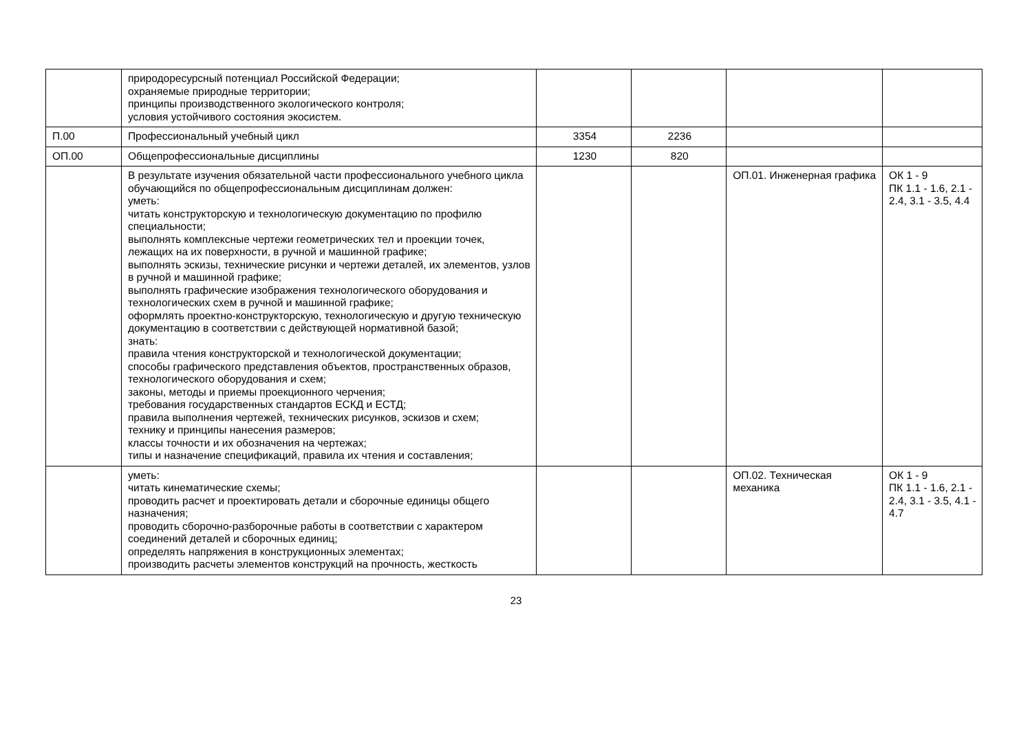| | природоресурсный потенциал Российской Федерации; охраняемые природные территории; принципы производственного экологического контроля; условия устойчивого состояния экосистем. | | | | |
| П.00 | Профессиональный учебный цикл | 3354 | 2236 | | |
| ОП.00 | Общепрофессиональные дисциплины | 1230 | 820 | | |
| | В результате изучения обязательной части профессионального учебного цикла обучающийся по общепрофессиональным дисциплинам должен: уметь: читать конструкторскую и технологическую документацию по профилю специальности; выполнять комплексные чертежи геометрических тел и проекции точек, лежащих на их поверхности, в ручной и машинной графике; выполнять эскизы, технические рисунки и чертежи деталей, их элементов, узлов в ручной и машинной графике; выполнять графические изображения технологического оборудования и технологических схем в ручной и машинной графике; оформлять проектно-конструкторскую, технологическую и другую техническую документацию в соответствии с действующей нормативной базой; знать: правила чтения конструкторской и технологической документации; способы графического представления объектов, пространственных образов, технологического оборудования и схем; законы, методы и приемы проекционного черчения; требования государственных стандартов ЕСКД и ЕСТД; правила выполнения чертежей, технических рисунков, эскизов и схем; технику и принципы нанесения размеров; классы точности и их обозначения на чертежах; типы и назначение спецификаций, правила их чтения и составления; | | | ОП.01. Инженерная графика | ОК 1 - 9 ПК 1.1 - 1.6, 2.1 - 2.4, 3.1 - 3.5, 4.4 |
| | уметь: читать кинематические схемы; проводить расчет и проектировать детали и сборочные единицы общего назначения; проводить сборочно-разборочные работы в соответствии с характером соединений деталей и сборочных единиц; определять напряжения в конструкционных элементах; производить расчеты элементов конструкций на прочность, жесткость | | | ОП.02. Техническая механика | ОК 1 - 9 ПК 1.1 - 1.6, 2.1 - 2.4, 3.1 - 3.5, 4.1 - 4.7 |
23